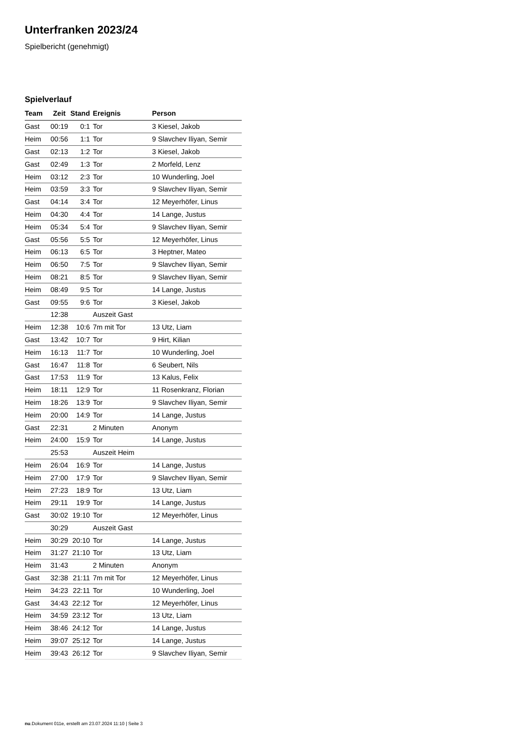Unterfranken 2023/24
Spielbericht (genehmigt)
Spielverlauf
| Team | Zeit | Stand | Ereignis | Person |
| --- | --- | --- | --- | --- |
| Gast | 00:19 | 0:1 | Tor | 3 Kiesel, Jakob |
| Heim | 00:56 | 1:1 | Tor | 9 Slavchev Iliyan, Semir |
| Gast | 02:13 | 1:2 | Tor | 3 Kiesel, Jakob |
| Gast | 02:49 | 1:3 | Tor | 2 Morfeld, Lenz |
| Heim | 03:12 | 2:3 | Tor | 10 Wunderling, Joel |
| Heim | 03:59 | 3:3 | Tor | 9 Slavchev Iliyan, Semir |
| Gast | 04:14 | 3:4 | Tor | 12 Meyerhöfer, Linus |
| Heim | 04:30 | 4:4 | Tor | 14 Lange, Justus |
| Heim | 05:34 | 5:4 | Tor | 9 Slavchev Iliyan, Semir |
| Gast | 05:56 | 5:5 | Tor | 12 Meyerhöfer, Linus |
| Heim | 06:13 | 6:5 | Tor | 3 Heptner, Mateo |
| Heim | 06:50 | 7:5 | Tor | 9 Slavchev Iliyan, Semir |
| Heim | 08:21 | 8:5 | Tor | 9 Slavchev Iliyan, Semir |
| Heim | 08:49 | 9:5 | Tor | 14 Lange, Justus |
| Gast | 09:55 | 9:6 | Tor | 3 Kiesel, Jakob |
| | 12:38 | | Auszeit Gast | |
| Heim | 12:38 | 10:6 | 7m mit Tor | 13 Utz, Liam |
| Gast | 13:42 | 10:7 | Tor | 9 Hirt, Kilian |
| Heim | 16:13 | 11:7 | Tor | 10 Wunderling, Joel |
| Gast | 16:47 | 11:8 | Tor | 6 Seubert, Nils |
| Gast | 17:53 | 11:9 | Tor | 13 Kalus, Felix |
| Heim | 18:11 | 12:9 | Tor | 11 Rosenkranz, Florian |
| Heim | 18:26 | 13:9 | Tor | 9 Slavchev Iliyan, Semir |
| Heim | 20:00 | 14:9 | Tor | 14 Lange, Justus |
| Gast | 22:31 | | 2 Minuten | Anonym |
| Heim | 24:00 | 15:9 | Tor | 14 Lange, Justus |
| | 25:53 | | Auszeit Heim | |
| Heim | 26:04 | 16:9 | Tor | 14 Lange, Justus |
| Heim | 27:00 | 17:9 | Tor | 9 Slavchev Iliyan, Semir |
| Heim | 27:23 | 18:9 | Tor | 13 Utz, Liam |
| Heim | 29:11 | 19:9 | Tor | 14 Lange, Justus |
| Gast | 30:02 | 19:10 | Tor | 12 Meyerhöfer, Linus |
| | 30:29 | | Auszeit Gast | |
| Heim | 30:29 | 20:10 | Tor | 14 Lange, Justus |
| Heim | 31:27 | 21:10 | Tor | 13 Utz, Liam |
| Heim | 31:43 | | 2 Minuten | Anonym |
| Gast | 32:38 | 21:11 | 7m mit Tor | 12 Meyerhöfer, Linus |
| Heim | 34:23 | 22:11 | Tor | 10 Wunderling, Joel |
| Gast | 34:43 | 22:12 | Tor | 12 Meyerhöfer, Linus |
| Heim | 34:59 | 23:12 | Tor | 13 Utz, Liam |
| Heim | 38:46 | 24:12 | Tor | 14 Lange, Justus |
| Heim | 39:07 | 25:12 | Tor | 14 Lange, Justus |
| Heim | 39:43 | 26:12 | Tor | 9 Slavchev Iliyan, Semir |
nu.Dokument 011e, erstellt am 23.07.2024 11:10 | Seite 3